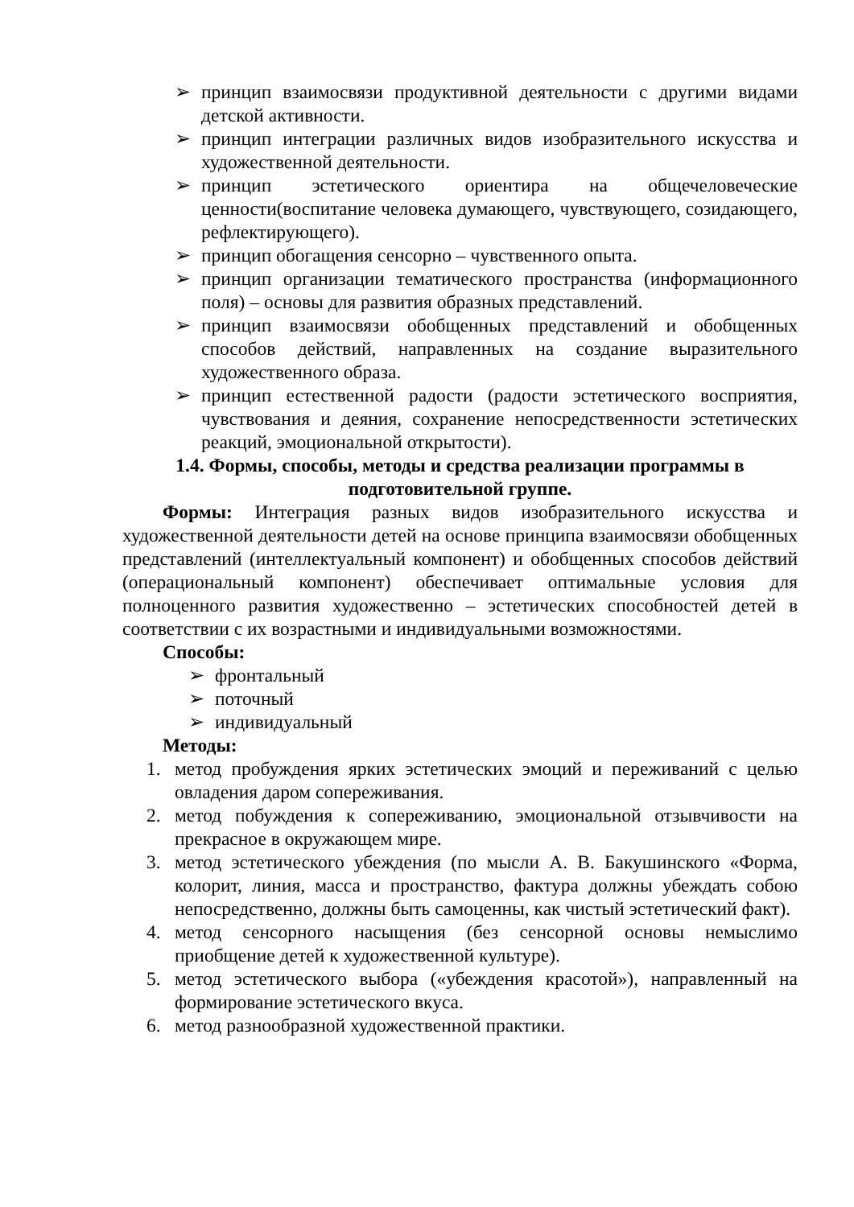➢ принцип взаимосвязи продуктивной деятельности с другими видами детской активности.
➢ принцип интеграции различных видов изобразительного искусства и художественной деятельности.
➢ принцип эстетического ориентира на общечеловеческие ценности(воспитание человека думающего, чувствующего, созидающего, рефлектирующего).
➢ принцип обогащения сенсорно – чувственного опыта.
➢ принцип организации тематического пространства (информационного поля) – основы для развития образных представлений.
➢ принцип взаимосвязи обобщенных представлений и обобщенных способов действий, направленных на создание выразительного художественного образа.
➢ принцип естественной радости (радости эстетического восприятия, чувствования и деяния, сохранение непосредственности эстетических реакций, эмоциональной открытости).
1.4. Формы, способы, методы и средства реализации программы в подготовительной группе.
Формы: Интеграция разных видов изобразительного искусства и художественной деятельности детей на основе принципа взаимосвязи обобщенных представлений (интеллектуальный компонент) и обобщенных способов действий (операциональный компонент) обеспечивает оптимальные условия для полноценного развития художественно – эстетических способностей детей в соответствии с их возрастными и индивидуальными возможностями.
Способы:
➢ фронтальный
➢ поточный
➢ индивидуальный
Методы:
1. метод пробуждения ярких эстетических эмоций и переживаний с целью овладения даром сопереживания.
2. метод побуждения к сопереживанию, эмоциональной отзывчивости на прекрасное в окружающем мире.
3. метод эстетического убеждения (по мысли А. В. Бакушинского «Форма, колорит, линия, масса и пространство, фактура должны убеждать собою непосредственно, должны быть самоценны, как чистый эстетический факт).
4. метод сенсорного насыщения (без сенсорной основы немыслимо приобщение детей к художественной культуре).
5. метод эстетического выбора («убеждения красотой»), направленный на формирование эстетического вкуса.
6. метод разнообразной художественной практики.